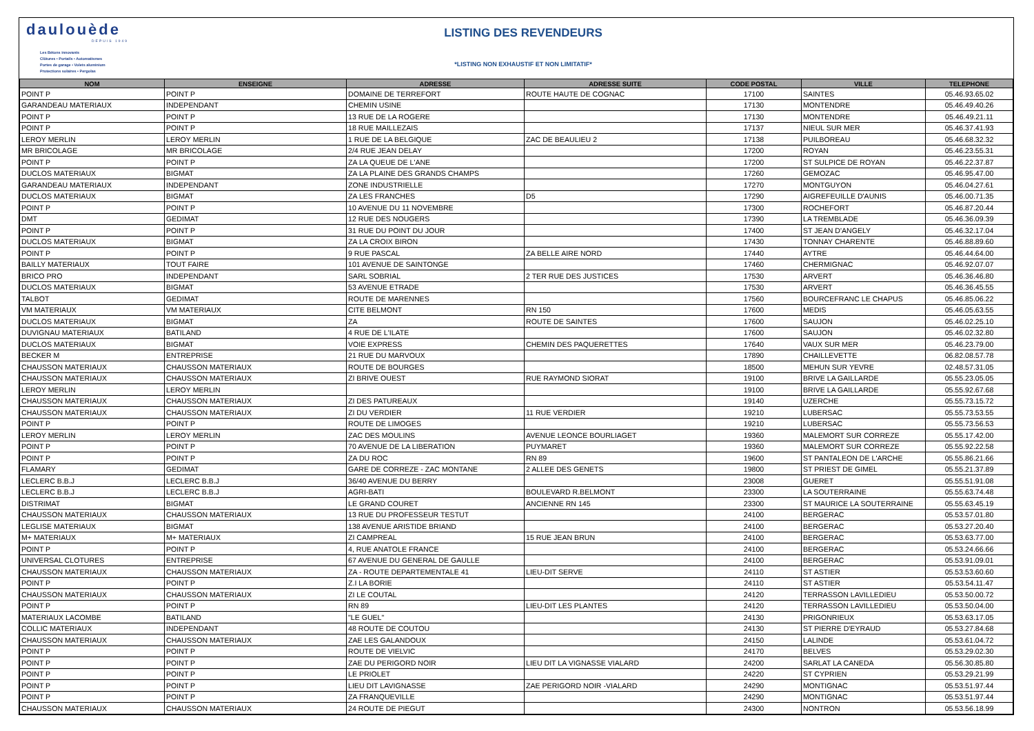daulouède
DEPUIS 1949
Les Bétons innovants
Clôtures • Portails • Automatismes
Portes de garage • Volets aluminium
Protections solaires • Pergolas
LISTING DES REVENDEURS
*LISTING NON EXHAUSTIF ET NON LIMITATIF*
| NOM | ENSEIGNE | ADRESSE | ADRESSE SUITE | CODE POSTAL | VILLE | TELEPHONE |
| --- | --- | --- | --- | --- | --- | --- |
| POINT P | POINT P | DOMAINE DE TERREFORT | ROUTE HAUTE DE COGNAC | 17100 | SAINTES | 05.46.93.65.02 |
| GARANDEAU MATERIAUX | INDEPENDANT | CHEMIN USINE | | 17130 | MONTENDRE | 05.46.49.40.26 |
| POINT P | POINT P | 13 RUE DE LA ROGERE | | 17130 | MONTENDRE | 05.46.49.21.11 |
| POINT P | POINT P | 18 RUE MAILLEZAIS | | 17137 | NIEUL SUR MER | 05.46.37.41.93 |
| LEROY MERLIN | LEROY MERLIN | 1 RUE DE LA BELGIQUE | ZAC DE BEAULIEU 2 | 17138 | PUILBOREAU | 05.46.68.32.32 |
| MR BRICOLAGE | MR BRICOLAGE | 2/4 RUE JEAN DELAY | | 17200 | ROYAN | 05.46.23.55.31 |
| POINT P | POINT P | ZA LA QUEUE DE L'ANE | | 17200 | ST SULPICE DE ROYAN | 05.46.22.37.87 |
| DUCLOS MATERIAUX | BIGMAT | ZA LA PLAINE DES GRANDS CHAMPS | | 17260 | GEMOZAC | 05.46.95.47.00 |
| GARANDEAU MATERIAUX | INDEPENDANT | ZONE INDUSTRIELLE | | 17270 | MONTGUYON | 05.46.04.27.61 |
| DUCLOS MATERIAUX | BIGMAT | ZA LES FRANCHES | D5 | 17290 | AIGREFEUILLE D'AUNIS | 05.46.00.71.35 |
| POINT P | POINT P | 10 AVENUE DU 11 NOVEMBRE | | 17300 | ROCHEFORT | 05.46.87.20.44 |
| DMT | GEDIMAT | 12 RUE DES NOUGERS | | 17390 | LA TREMBLADE | 05.46.36.09.39 |
| POINT P | POINT P | 31 RUE DU POINT DU JOUR | | 17400 | ST JEAN D'ANGELY | 05.46.32.17.04 |
| DUCLOS MATERIAUX | BIGMAT | ZA LA CROIX BIRON | | 17430 | TONNAY CHARENTE | 05.46.88.89.60 |
| POINT P | POINT P | 9 RUE PASCAL | ZA BELLE AIRE NORD | 17440 | AYTRE | 05.46.44.64.00 |
| BAILLY MATERIAUX | TOUT FAIRE | 101 AVENUE DE SAINTONGE | | 17460 | CHERMIGNAC | 05.46.92.07.07 |
| BRICO PRO | INDEPENDANT | SARL SOBRIAL | 2 TER RUE DES JUSTICES | 17530 | ARVERT | 05.46.36.46.80 |
| DUCLOS MATERIAUX | BIGMAT | 53 AVENUE ETRADE | | 17530 | ARVERT | 05.46.36.45.55 |
| TALBOT | GEDIMAT | ROUTE DE MARENNES | | 17560 | BOURCEFRANC LE CHAPUS | 05.46.85.06.22 |
| VM MATERIAUX | VM MATERIAUX | CITE BELMONT | RN 150 | 17600 | MEDIS | 05.46.05.63.55 |
| DUCLOS MATERIAUX | BIGMAT | ZA | ROUTE DE SAINTES | 17600 | SAUJON | 05.46.02.25.10 |
| DUVIGNAU MATERIAUX | BATILAND | 4 RUE DE L'ILATE | | 17600 | SAUJON | 05.46.02.32.80 |
| DUCLOS MATERIAUX | BIGMAT | VOIE EXPRESS | CHEMIN DES PAQUERETTES | 17640 | VAUX SUR MER | 05.46.23.79.00 |
| BECKER M | ENTREPRISE | 21 RUE DU MARVOUX | | 17890 | CHAILLEVETTE | 06.82.08.57.78 |
| CHAUSSON MATERIAUX | CHAUSSON MATERIAUX | ROUTE DE BOURGES | | 18500 | MEHUN SUR YEVRE | 02.48.57.31.05 |
| CHAUSSON MATERIAUX | CHAUSSON MATERIAUX | ZI BRIVE OUEST | RUE RAYMOND SIORAT | 19100 | BRIVE LA GAILLARDE | 05.55.23.05.05 |
| LEROY MERLIN | LEROY MERLIN | | | 19100 | BRIVE LA GAILLARDE | 05.55.92.67.68 |
| CHAUSSON MATERIAUX | CHAUSSON MATERIAUX | ZI DES PATUREAUX | | 19140 | UZERCHE | 05.55.73.15.72 |
| CHAUSSON MATERIAUX | CHAUSSON MATERIAUX | ZI DU VERDIER | 11 RUE VERDIER | 19210 | LUBERSAC | 05.55.73.53.55 |
| POINT P | POINT P | ROUTE DE LIMOGES | | 19210 | LUBERSAC | 05.55.73.56.53 |
| LEROY MERLIN | LEROY MERLIN | ZAC DES MOULINS | AVENUE LEONCE BOURLIAGET | 19360 | MALEMORT SUR CORREZE | 05.55.17.42.00 |
| POINT P | POINT P | 70 AVENUE DE LA LIBERATION | PUYMARET | 19360 | MALEMORT SUR CORREZE | 05.55.92.22.58 |
| POINT P | POINT P | ZA DU ROC | RN 89 | 19600 | ST PANTALEON DE L'ARCHE | 05.55.86.21.66 |
| FLAMARY | GEDIMAT | GARE DE CORREZE - ZAC MONTANE | 2 ALLEE DES GENETS | 19800 | ST PRIEST DE GIMEL | 05.55.21.37.89 |
| LECLERC B.B.J | LECLERC B.B.J | 36/40 AVENUE DU BERRY | | 23008 | GUERET | 05.55.51.91.08 |
| LECLERC B.B.J | LECLERC B.B.J | AGRI-BATI | BOULEVARD R.BELMONT | 23300 | LA SOUTERRAINE | 05.55.63.74.48 |
| DISTRIMAT | BIGMAT | LE GRAND COURET | ANCIENNE RN 145 | 23300 | ST MAURICE LA SOUTERRAINE | 05.55.63.45.19 |
| CHAUSSON MATERIAUX | CHAUSSON MATERIAUX | 13 RUE DU PROFESSEUR TESTUT | | 24100 | BERGERAC | 05.53.57.01.80 |
| LEGLISE MATERIAUX | BIGMAT | 138 AVENUE ARISTIDE BRIAND | | 24100 | BERGERAC | 05.53.27.20.40 |
| M+ MATERIAUX | M+ MATERIAUX | ZI CAMPREAL | 15 RUE JEAN BRUN | 24100 | BERGERAC | 05.53.63.77.00 |
| POINT P | POINT P | 4, RUE ANATOLE FRANCE | | 24100 | BERGERAC | 05.53.24.66.66 |
| UNIVERSAL CLOTURES | ENTREPRISE | 67 AVENUE DU GENERAL DE GAULLE | | 24100 | BERGERAC | 05.53.91.09.01 |
| CHAUSSON MATERIAUX | CHAUSSON MATERIAUX | ZA - ROUTE DEPARTEMENTALE 41 | LIEU-DIT SERVE | 24110 | ST ASTIER | 05.53.53.60.60 |
| POINT P | POINT P | Z.I LA BORIE | | 24110 | ST ASTIER | 05.53.54.11.47 |
| CHAUSSON MATERIAUX | CHAUSSON MATERIAUX | ZI LE COUTAL | | 24120 | TERRASSON LAVILLEDIEU | 05.53.50.00.72 |
| POINT P | POINT P | RN 89 | LIEU-DIT LES PLANTES | 24120 | TERRASSON LAVILLEDIEU | 05.53.50.04.00 |
| MATERIAUX LACOMBE | BATILAND | "LE GUEL" | | 24130 | PRIGONRIEUX | 05.53.63.17.05 |
| COLLIC MATERIAUX | INDEPENDANT | 48 ROUTE DE COUTOU | | 24130 | ST PIERRE D'EYRAUD | 05.53.27.84.68 |
| CHAUSSON MATERIAUX | CHAUSSON MATERIAUX | ZAE LES GALANDOUX | | 24150 | LALINDE | 05.53.61.04.72 |
| POINT P | POINT P | ROUTE DE VIELVIC | | 24170 | BELVES | 05.53.29.02.30 |
| POINT P | POINT P | ZAE DU PERIGORD NOIR | LIEU DIT LA VIGNASSE VIALARD | 24200 | SARLAT LA CANEDA | 05.56.30.85.80 |
| POINT P | POINT P | LE PRIOLET | | 24220 | ST CYPRIEN | 05.53.29.21.99 |
| POINT P | POINT P | LIEU DIT LAVIGNASSE | ZAE PERIGORD NOIR -VIALARD | 24290 | MONTIGNAC | 05.53.51.97.44 |
| POINT P | POINT P | ZA FRANQUEVILLE | | 24290 | MONTIGNAC | 05.53.51.97.44 |
| CHAUSSON MATERIAUX | CHAUSSON MATERIAUX | 24 ROUTE DE PIEGUT | | 24300 | NONTRON | 05.53.56.18.99 |